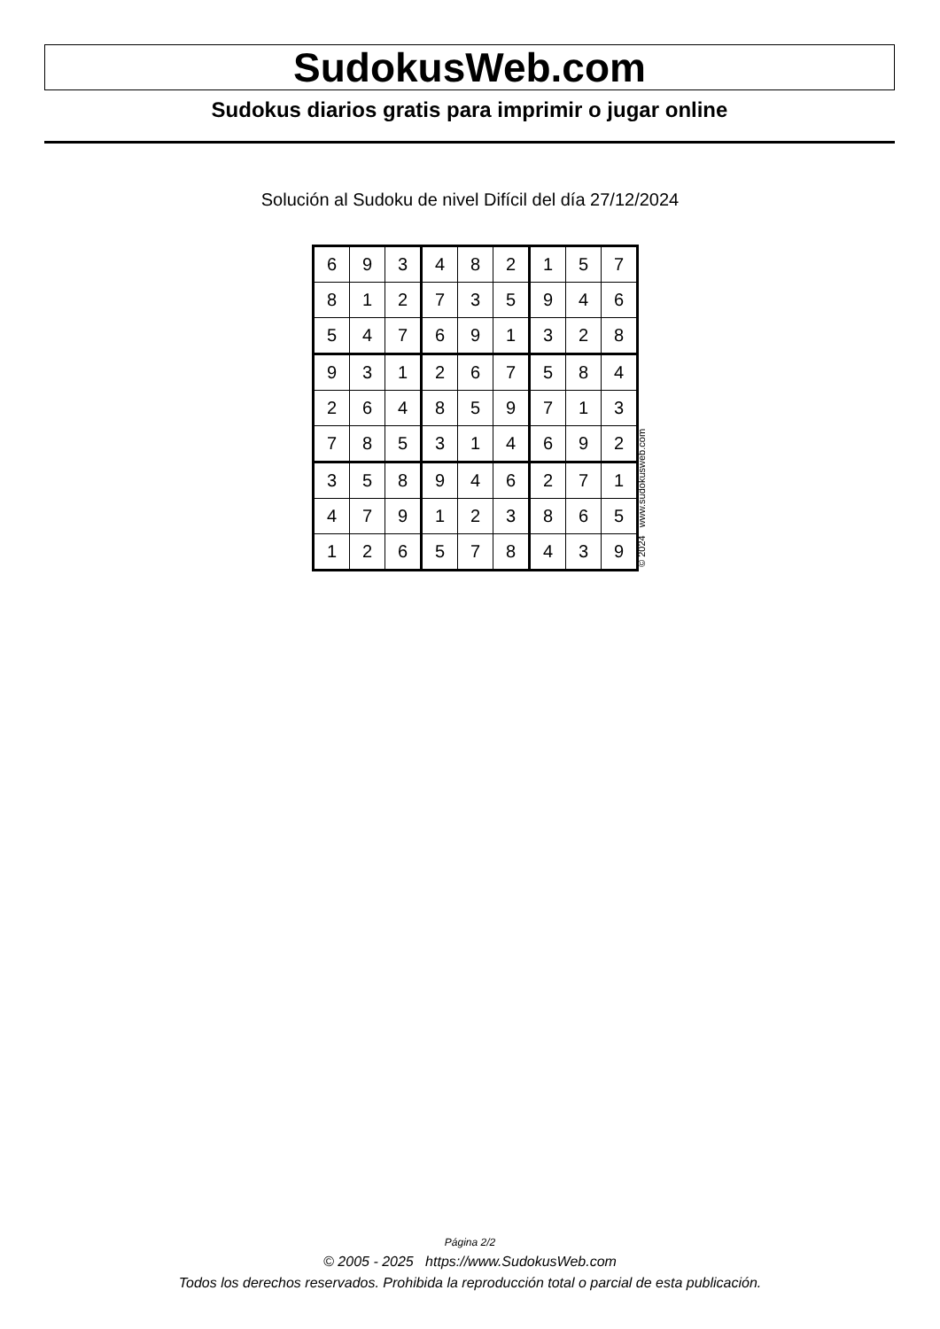SudokusWeb.com
Sudokus diarios gratis para imprimir o jugar online
Solución al Sudoku de nivel Difícil del día 27/12/2024
| 6 | 9 | 3 | 4 | 8 | 2 | 1 | 5 | 7 |
| 8 | 1 | 2 | 7 | 3 | 5 | 9 | 4 | 6 |
| 5 | 4 | 7 | 6 | 9 | 1 | 3 | 2 | 8 |
| 9 | 3 | 1 | 2 | 6 | 7 | 5 | 8 | 4 |
| 2 | 6 | 4 | 8 | 5 | 9 | 7 | 1 | 3 |
| 7 | 8 | 5 | 3 | 1 | 4 | 6 | 9 | 2 |
| 3 | 5 | 8 | 9 | 4 | 6 | 2 | 7 | 1 |
| 4 | 7 | 9 | 1 | 2 | 3 | 8 | 6 | 5 |
| 1 | 2 | 6 | 5 | 7 | 8 | 4 | 3 | 9 |
© 2024 www.sudokusweb.com
Página 2/2
© 2005 - 2025 https://www.SudokusWeb.com
Todos los derechos reservados. Prohibida la reproducción total o parcial de esta publicación.